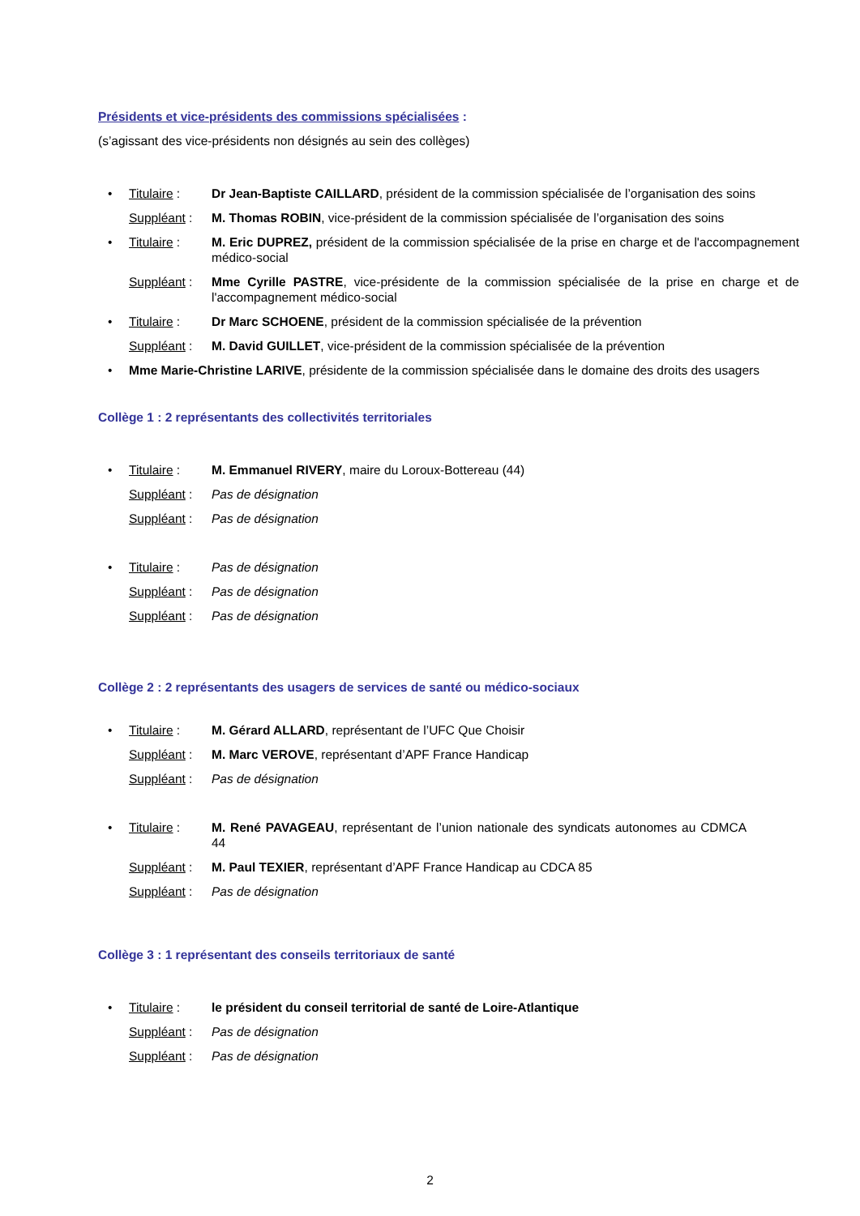Présidents et vice-présidents des commissions spécialisées :
(s’agissant des vice-présidents non désignés au sein des collèges)
• Titulaire : Dr Jean-Baptiste CAILLARD, président de la commission spécialisée de l’organisation des soins
Suppléant : M. Thomas ROBIN, vice-président de la commission spécialisée de l’organisation des soins
• Titulaire : M. Eric DUPREZ, président de la commission spécialisée de la prise en charge et de l'accompagnement médico-social
Suppléant : Mme Cyrille PASTRE, vice-présidente de la commission spécialisée de la prise en charge et de l'accompagnement médico-social
• Titulaire : Dr Marc SCHOENE, président de la commission spécialisée de la prévention
Suppléant : M. David GUILLET, vice-président de la commission spécialisée de la prévention
• Mme Marie-Christine LARIVE, présidente de la commission spécialisée dans le domaine des droits des usagers
Collège 1 : 2 représentants des collectivités territoriales
• Titulaire : M. Emmanuel RIVERY, maire du Loroux-Bottereau (44)
Suppléant : Pas de désignation
Suppléant : Pas de désignation
• Titulaire : Pas de désignation
Suppléant : Pas de désignation
Suppléant : Pas de désignation
Collège 2 : 2 représentants des usagers de services de santé ou médico-sociaux
• Titulaire : M. Gérard ALLARD, représentant de l’UFC Que Choisir
Suppléant : M. Marc VEROVE, représentant d’APF France Handicap
Suppléant : Pas de désignation
• Titulaire : M. René PAVAGEAU, représentant de l’union nationale des syndicats autonomes au CDMCA 44
Suppléant : M. Paul TEXIER, représentant d’APF France Handicap au CDCA 85
Suppléant : Pas de désignation
Collège 3 : 1 représentant des conseils territoriaux de santé
• Titulaire : le président du conseil territorial de santé de Loire-Atlantique
Suppléant : Pas de désignation
Suppléant : Pas de désignation
2